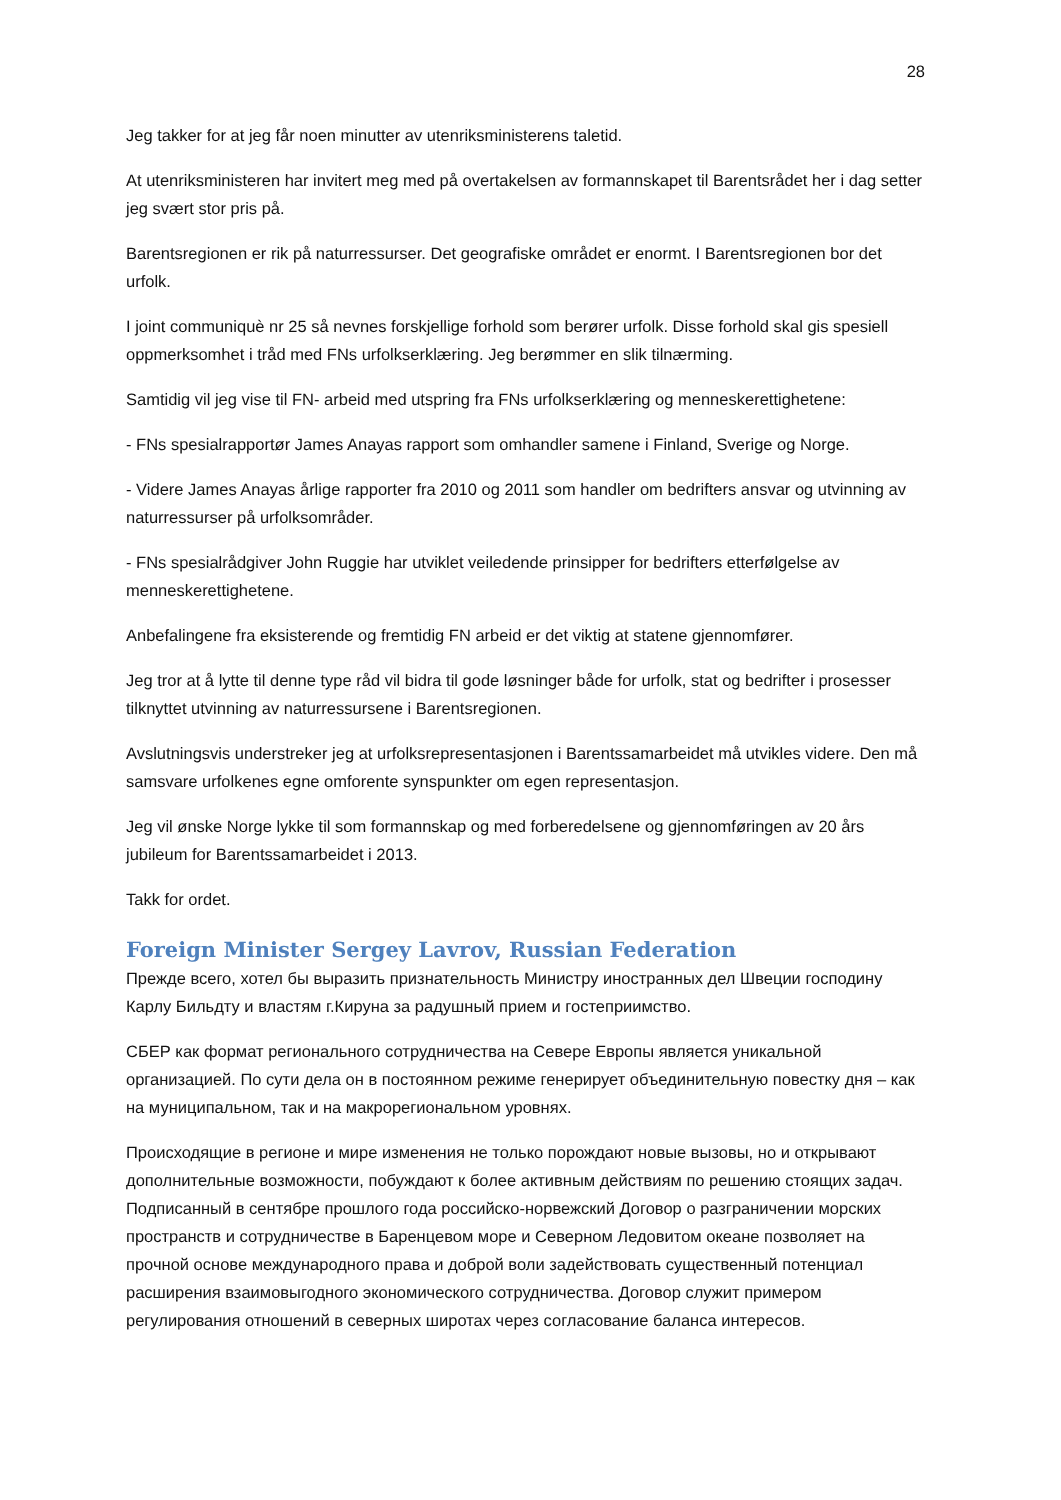28
Jeg takker for at jeg får noen minutter av utenriksministerens taletid.
At utenriksministeren har invitert meg med på overtakelsen av formannskapet til Barentsrådet her i dag setter jeg svært stor pris på.
Barentsregionen er rik på naturressurser. Det geografiske området er enormt. I Barentsregionen bor det urfolk.
I joint communiquè nr 25 så nevnes forskjellige forhold som berører urfolk. Disse forhold skal gis spesiell oppmerksomhet i tråd med FNs urfolkserklæring. Jeg berømmer en slik tilnærming.
Samtidig vil jeg vise til FN- arbeid med utspring fra FNs urfolkserklæring og menneskerettighetene:
- FNs spesialrapportør James Anayas rapport som omhandler samene i Finland, Sverige og Norge.
- Videre James Anayas årlige rapporter fra 2010 og 2011 som handler om bedrifters ansvar og utvinning av naturressurser på urfolksområder.
- FNs spesialrådgiver John Ruggie har utviklet veiledende prinsipper for bedrifters etterfølgelse av menneskerettighetene.
Anbefalingene fra eksisterende og fremtidig FN arbeid er det viktig at statene gjennomfører.
Jeg tror at å lytte til denne type råd vil bidra til gode løsninger både for urfolk, stat og bedrifter i prosesser tilknyttet utvinning av naturressursene i Barentsregionen.
Avslutningsvis understreker jeg at urfolksrepresentasjonen i Barentssamarbeidet må utvikles videre. Den må samsvare urfolkenes egne omforente synspunkter om egen representasjon.
Jeg vil ønske Norge lykke til som formannskap og med forberedelsene og gjennomføringen av 20 års jubileum for Barentssamarbeidet i 2013.
Takk for ordet.
Foreign Minister Sergey Lavrov, Russian Federation
Прежде всего, хотел бы выразить признательность Министру иностранных дел Швеции господину Карлу Бильдту и властям г.Кируна за радушный прием и гостеприимство.
СБЕР как формат регионального сотрудничества на Севере Европы является уникальной организацией. По сути дела он в постоянном режиме генерирует объединительную повестку дня – как на муниципальном, так и на макрорегиональном уровнях.
Происходящие в регионе и мире изменения не только порождают новые вызовы, но и открывают дополнительные возможности, побуждают к более активным действиям по решению стоящих задач. Подписанный в сентябре прошлого года российско-норвежский Договор о разграничении морских пространств и сотрудничестве в Баренцевом море и Северном Ледовитом океане позволяет на прочной основе международного права и доброй воли задействовать существенный потенциал расширения взаимовыгодного экономического сотрудничества. Договор служит примером регулирования отношений в северных широтах через согласование баланса интересов.